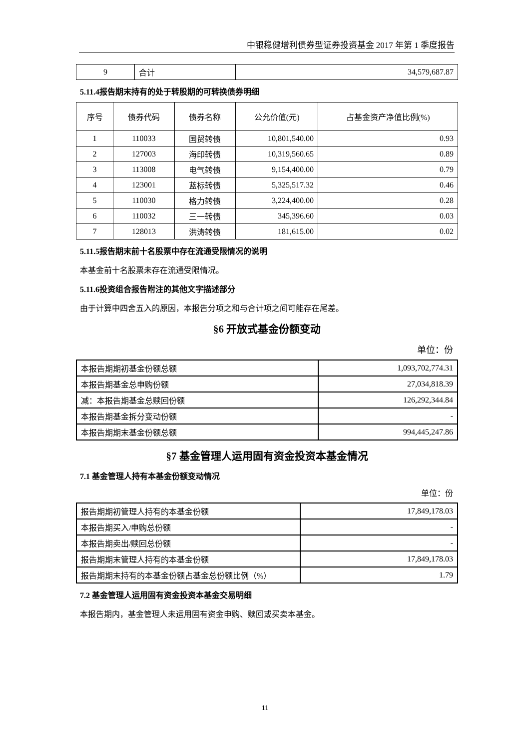中银稳健增利债券型证券投资基金 2017 年第 1 季度报告
| 9 | 合计 | 34,579,687.87 |
5.11.4报告期末持有的处于转股期的可转换债券明细
| 序号 | 债券代码 | 债券名称 | 公允价值(元) | 占基金资产净值比例(%) |
| --- | --- | --- | --- | --- |
| 1 | 110033 | 国贸转债 | 10,801,540.00 | 0.93 |
| 2 | 127003 | 海印转债 | 10,319,560.65 | 0.89 |
| 3 | 113008 | 电气转债 | 9,154,400.00 | 0.79 |
| 4 | 123001 | 蓝标转债 | 5,325,517.32 | 0.46 |
| 5 | 110030 | 格力转债 | 3,224,400.00 | 0.28 |
| 6 | 110032 | 三一转债 | 345,396.60 | 0.03 |
| 7 | 128013 | 洪涛转债 | 181,615.00 | 0.02 |
5.11.5报告期末前十名股票中存在流通受限情况的说明
本基金前十名股票未存在流通受限情况。
5.11.6投资组合报告附注的其他文字描述部分
由于计算中四舍五入的原因，本报告分项之和与合计项之间可能存在尾差。
§6 开放式基金份额变动
单位：份
| 本报告期期初基金份额总额 | 1,093,702,774.31 |
| 本报告期基金总申购份额 | 27,034,818.39 |
| 减：本报告期基金总赎回份额 | 126,292,344.84 |
| 本报告期基金拆分变动份额 | - |
| 本报告期期末基金份额总额 | 994,445,247.86 |
§7 基金管理人运用固有资金投资本基金情况
7.1 基金管理人持有本基金份额变动情况
单位：份
| 报告期期初管理人持有的本基金份额 | 17,849,178.03 |
| 本报告期买入/申购总份额 | - |
| 本报告期卖出/赎回总份额 | - |
| 报告期期末管理人持有的本基金份额 | 17,849,178.03 |
| 报告期期末持有的本基金份额占基金总份额比例（%） | 1.79 |
7.2 基金管理人运用固有资金投资本基金交易明细
本报告期内，基金管理人未运用固有资金申购、赎回或买卖本基金。
11